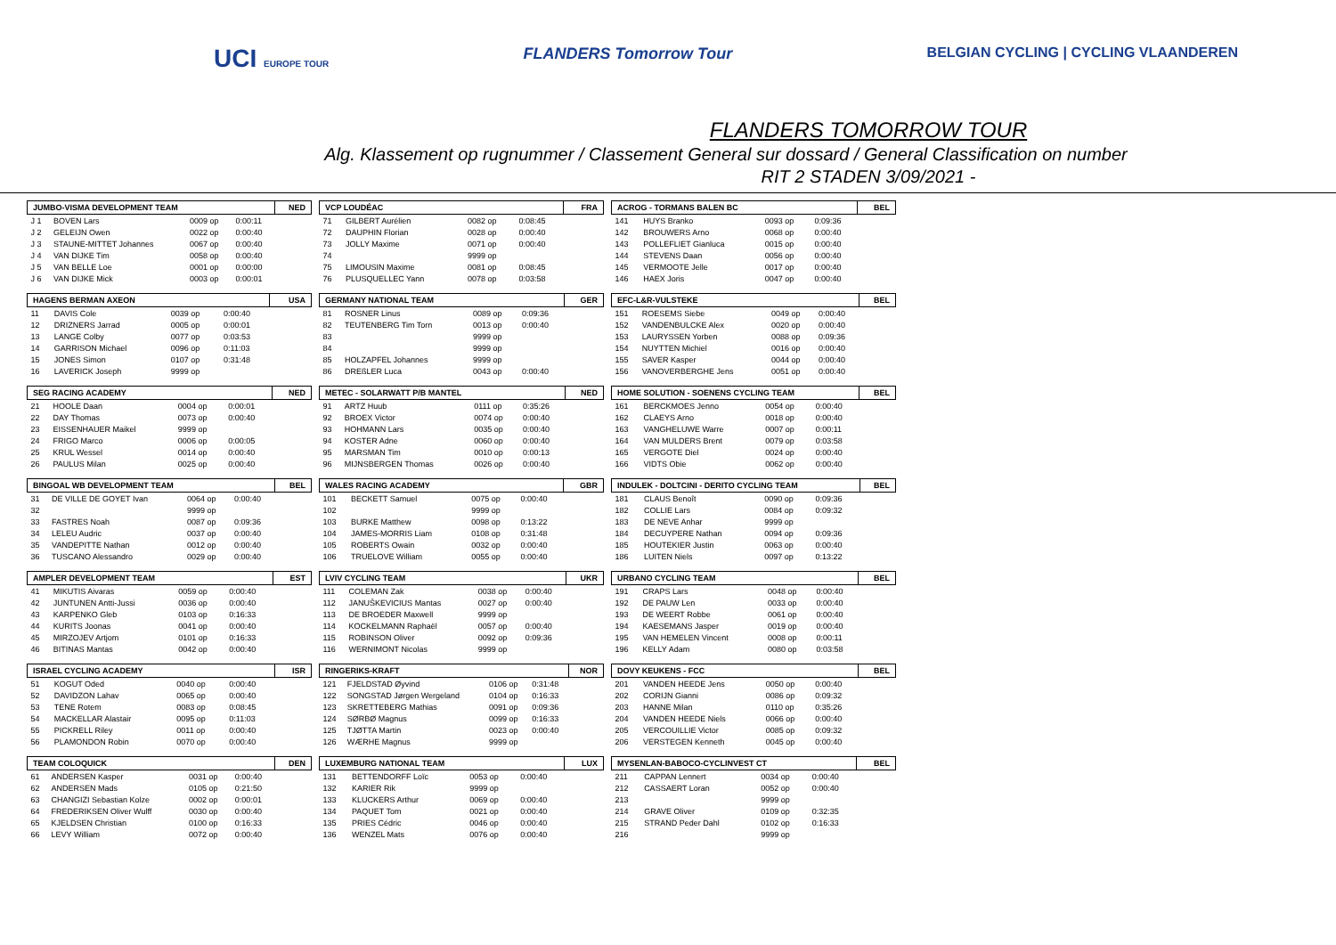UCI EUROPE TOUR
FLANDERS Tomorrow Tour BELGIAN CYCLING | CYCLING VLAANDEREN
FLANDERS TOMORROW TOUR
Alg. Klassement op rugnummer / Classement General sur dossard / General Classification on number
RIT 2 STADEN 3/09/2021 -
| JUMBO-VISMA DEVELOPMENT TEAM | | | | NED |
| --- | --- | --- | --- | --- |
| J 1 | BOVEN Lars | 0009 op | 0:00:11 | |
| J 2 | GELEIJN Owen | 0022 op | 0:00:40 | |
| J 3 | STAUNE-MITTET Johannes | 0067 op | 0:00:40 | |
| J 4 | VAN DIJKE Tim | 0058 op | 0:00:40 | |
| J 5 | VAN BELLE Loe | 0001 op | 0:00:00 | |
| J 6 | VAN DIJKE Mick | 0003 op | 0:00:01 | |
| HAGENS BERMAN AXEON | | | | USA |
| --- | --- | --- | --- | --- |
| 11 | DAVIS Cole | 0039 op | 0:00:40 | |
| 12 | DRIZNERS Jarrad | 0005 op | 0:00:01 | |
| 13 | LANGE Colby | 0077 op | 0:03:53 | |
| 14 | GARRISON Michael | 0096 op | 0:11:03 | |
| 15 | JONES Simon | 0107 op | 0:31:48 | |
| 16 | LAVERICK Joseph | 9999 op | | |
| SEG RACING ACADEMY | | | | NED |
| --- | --- | --- | --- | --- |
| 21 | HOOLE Daan | 0004 op | 0:00:01 | |
| 22 | DAY Thomas | 0073 op | 0:00:40 | |
| 23 | EISSENHAUER Maikel | 9999 op | | |
| 24 | FRIGO Marco | 0006 op | 0:00:05 | |
| 25 | KRUL Wessel | 0014 op | 0:00:40 | |
| 26 | PAULUS Milan | 0025 op | 0:00:40 | |
| BINGOAL WB DEVELOPMENT TEAM | | | | BEL |
| --- | --- | --- | --- | --- |
| 31 | DE VILLE DE GOYET Ivan | 0064 op | 0:00:40 | |
| 32 | | 9999 op | | |
| 33 | FASTRES Noah | 0087 op | 0:09:36 | |
| 34 | LELEU Audric | 0037 op | 0:00:40 | |
| 35 | VANDEPITTE Nathan | 0012 op | 0:00:40 | |
| 36 | TUSCANO Alessandro | 0029 op | 0:00:40 | |
| AMPLER DEVELOPMENT TEAM | | | | EST |
| --- | --- | --- | --- | --- |
| 41 | MIKUTIS Aivaras | 0059 op | 0:00:40 | |
| 42 | JUNTUNEN Antti-Jussi | 0036 op | 0:00:40 | |
| 43 | KARPENKO Gleb | 0103 op | 0:16:33 | |
| 44 | KURITS Joonas | 0041 op | 0:00:40 | |
| 45 | MIRZOJEV Artjom | 0101 op | 0:16:33 | |
| 46 | BITINAS Mantas | 0042 op | 0:00:40 | |
| ISRAEL CYCLING ACADEMY | | | | ISR |
| --- | --- | --- | --- | --- |
| 51 | KOGUT Oded | 0040 op | 0:00:40 | |
| 52 | DAVIDZON Lahav | 0065 op | 0:00:40 | |
| 53 | TENE Rotem | 0083 op | 0:08:45 | |
| 54 | MACKELLAR Alastair | 0095 op | 0:11:03 | |
| 55 | PICKRELL Riley | 0011 op | 0:00:40 | |
| 56 | PLAMONDON Robin | 0070 op | 0:00:40 | |
| TEAM COLOQUICK | | | | DEN |
| --- | --- | --- | --- | --- |
| 61 | ANDERSEN Kasper | 0031 op | 0:00:40 | |
| 62 | ANDERSEN Mads | 0105 op | 0:21:50 | |
| 63 | CHANGIZI Sebastian Kolze | 0002 op | 0:00:01 | |
| 64 | FREDERIKSEN Oliver Wulff | 0030 op | 0:00:40 | |
| 65 | KJELDSEN Christian | 0100 op | 0:16:33 | |
| 66 | LEVY William | 0072 op | 0:00:40 | |
| VCP LOUDÉAC | | | | FRA |
| --- | --- | --- | --- | --- |
| 71 | GILBERT Aurélien | 0082 op | 0:08:45 | |
| 72 | DAUPHIN Florian | 0028 op | 0:00:40 | |
| 73 | JOLLY Maxime | 0071 op | 0:00:40 | |
| 74 | | 9999 op | | |
| 75 | LIMOUSIN Maxime | 0081 op | 0:08:45 | |
| 76 | PLUSQUELLEC Yann | 0078 op | 0:03:58 | |
| GERMANY NATIONAL TEAM | | | | GER |
| --- | --- | --- | --- | --- |
| 81 | ROSNER Linus | 0089 op | 0:09:36 | |
| 82 | TEUTENBERG Tim Torn | 0013 op | 0:00:40 | |
| 83 | | 9999 op | | |
| 84 | | 9999 op | | |
| 85 | HOLZAPFEL Johannes | 9999 op | | |
| 86 | DREßLER Luca | 0043 op | 0:00:40 | |
| METEC - SOLARWATT P/B MANTEL | | | | NED |
| --- | --- | --- | --- | --- |
| 91 | ARTZ Huub | 0111 op | 0:35:26 | |
| 92 | BROEX Victor | 0074 op | 0:00:40 | |
| 93 | HOHMANN Lars | 0035 op | 0:00:40 | |
| 94 | KOSTER Adne | 0060 op | 0:00:40 | |
| 95 | MARSMAN Tim | 0010 op | 0:00:13 | |
| 96 | MIJNSBERGEN Thomas | 0026 op | 0:00:40 | |
| WALES RACING ACADEMY | | | | GBR |
| --- | --- | --- | --- | --- |
| 101 | BECKETT Samuel | 0075 op | 0:00:40 | |
| 102 | | 9999 op | | |
| 103 | BURKE Matthew | 0098 op | 0:13:22 | |
| 104 | JAMES-MORRIS Liam | 0108 op | 0:31:48 | |
| 105 | ROBERTS Owain | 0032 op | 0:00:40 | |
| 106 | TRUELOVE William | 0055 op | 0:00:40 | |
| LVIV CYCLING TEAM | | | | UKR |
| --- | --- | --- | --- | --- |
| 111 | COLEMAN Zak | 0038 op | 0:00:40 | |
| 112 | JANUŠKEVICIUS Mantas | 0027 op | 0:00:40 | |
| 113 | DE BROEDER Maxwell | 9999 op | | |
| 114 | KOCKELMANN Raphaël | 0057 op | 0:00:40 | |
| 115 | ROBINSON Oliver | 0092 op | 0:09:36 | |
| 116 | WERNIMONT Nicolas | 9999 op | | |
| RINGERIKS-KRAFT | | | | NOR |
| --- | --- | --- | --- | --- |
| 121 | FJELDSTAD Øyvind | 0106 op | 0:31:48 | |
| 122 | SONGSTAD Jørgen Wergeland | 0104 op | 0:16:33 | |
| 123 | SKRETTEBERG Mathias | 0091 op | 0:09:36 | |
| 124 | SØRBØ Magnus | 0099 op | 0:16:33 | |
| 125 | TJØTTA Martin | 0023 op | 0:00:40 | |
| 126 | WÆRHE Magnus | 9999 op | | |
| LUXEMBURG NATIONAL TEAM | | | | LUX |
| --- | --- | --- | --- | --- |
| 131 | BETTENDORFF Loïc | 0053 op | 0:00:40 | |
| 132 | KARIER Rik | 9999 op | | |
| 133 | KLUCKERS Arthur | 0069 op | 0:00:40 | |
| 134 | PAQUET Tom | 0021 op | 0:00:40 | |
| 135 | PRIES Cédric | 0046 op | 0:00:40 | |
| 136 | WENZEL Mats | 0076 op | 0:00:40 | |
| ACROG - TORMANS BALEN BC | | | | BEL |
| --- | --- | --- | --- | --- |
| 141 | HUYS Branko | 0093 op | 0:09:36 | |
| 142 | BROUWERS Arno | 0068 op | 0:00:40 | |
| 143 | POLLEFLIET Gianluca | 0015 op | 0:00:40 | |
| 144 | STEVENS Daan | 0056 op | 0:00:40 | |
| 145 | VERMOOTE Jelle | 0017 op | 0:00:40 | |
| 146 | HAEX Joris | 0047 op | 0:00:40 | |
| EFC-L&R-VULSTEKE | | | | BEL |
| --- | --- | --- | --- | --- |
| 151 | ROESEMS Siebe | 0049 op | 0:00:40 | |
| 152 | VANDENBULCKE Alex | 0020 op | 0:00:40 | |
| 153 | LAURYSSEN Yorben | 0088 op | 0:09:36 | |
| 154 | NUYTTEN Michiel | 0016 op | 0:00:40 | |
| 155 | SAVER Kasper | 0044 op | 0:00:40 | |
| 156 | VANOVERBERGHE Jens | 0051 op | 0:00:40 | |
| HOME SOLUTION - SOENENS CYCLING TEAM | | | | BEL |
| --- | --- | --- | --- | --- |
| 161 | BERCKMOES Jenno | 0054 op | 0:00:40 | |
| 162 | CLAEYS Arno | 0018 op | 0:00:40 | |
| 163 | VANGHELUWE Warre | 0007 op | 0:00:11 | |
| 164 | VAN MULDERS Brent | 0079 op | 0:03:58 | |
| 165 | VERGOTE Diel | 0024 op | 0:00:40 | |
| 166 | VIDTS Obie | 0062 op | 0:00:40 | |
| INDULEK - DOLTCINI - DERITO CYCLING TEAM | | | | BEL |
| --- | --- | --- | --- | --- |
| 181 | CLAUS Benoît | 0090 op | 0:09:36 | |
| 182 | COLLIE Lars | 0084 op | 0:09:32 | |
| 183 | DE NEVE Anhar | 9999 op | | |
| 184 | DECUYPERE Nathan | 0094 op | 0:09:36 | |
| 185 | HOUTEKIER Justin | 0063 op | 0:00:40 | |
| 186 | LUITEN Niels | 0097 op | 0:13:22 | |
| URBANO CYCLING TEAM | | | | BEL |
| --- | --- | --- | --- | --- |
| 191 | CRAPS Lars | 0048 op | 0:00:40 | |
| 192 | DE PAUW Len | 0033 op | 0:00:40 | |
| 193 | DE WEERT Robbe | 0061 op | 0:00:40 | |
| 194 | KAESEMANS Jasper | 0019 op | 0:00:40 | |
| 195 | VAN HEMELEN Vincent | 0008 op | 0:00:11 | |
| 196 | KELLY Adam | 0080 op | 0:03:58 | |
| DOVY KEUKENS - FCC | | | | BEL |
| --- | --- | --- | --- | --- |
| 201 | VANDEN HEEDE Jens | 0050 op | 0:00:40 | |
| 202 | CORIJN Gianni | 0086 op | 0:09:32 | |
| 203 | HANNE Milan | 0110 op | 0:35:26 | |
| 204 | VANDEN HEEDE Niels | 0066 op | 0:00:40 | |
| 205 | VERCOUILLIE Victor | 0085 op | 0:09:32 | |
| 206 | VERSTEGEN Kenneth | 0045 op | 0:00:40 | |
| MYSENLAN-BABOCO-CYCLINVEST CT | | | | BEL |
| --- | --- | --- | --- | --- |
| 211 | CAPPAN Lennert | 0034 op | 0:00:40 | |
| 212 | CASSAERT Loran | 0052 op | 0:00:40 | |
| 213 | | 9999 op | | |
| 214 | GRAVE Oliver | 0109 op | 0:32:35 | |
| 215 | STRAND Peder Dahl | 0102 op | 0:16:33 | |
| 216 | | 9999 op | | |